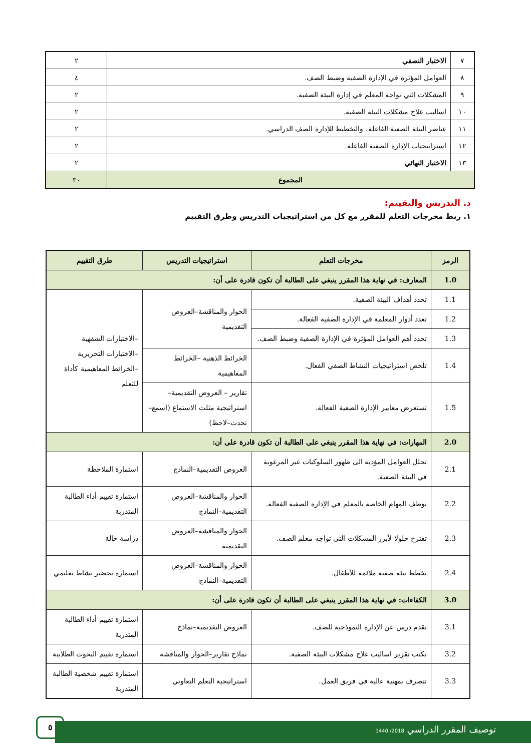| ٧ | الاختبار النصفي | ٢ |
| ٨ | العوامل المؤثرة في الإدارة الصفية وضبط الصف. | ٤ |
| ٩ | المشكلات التي تواجه المعلم في إدارة البيئة الصفية. | ٢ |
| ١٠ | اساليب علاج مشكلات البيئة الصفية. | ٢ |
| ١١ | عناصر البيئة الصفية الفاعلة، والتخطيط للإدارة الصف الدراسي. | ٢ |
| ١٢ | استراتيجيات الإدارة الصفية الفاعلة. | ٢ |
| ١٣ | الاختبار النهائي | ٢ |
| المجموع | | ٣٠ |
د. التدريس والتقييم:
١. ربط مخرجات التعلم للمقرر مع كل من استراتيجيات التدريس وطرق التقييم
| الرمز | مخرجات التعلم | استراتيجيات التدريس | طرق التقييم |
| --- | --- | --- | --- |
| 1.0 | المعارف: في نهاية هذا المقرر ينبغي على الطالبة أن تكون قادرة على أن: | | |
| 1.1 | تحدد أهداف البيئة الصفية. | الحوار والمناقشة–العروض التقديمية | –الاختبارات الشفهية –الاختبارات التحريرية –الخرائط المفاهيمية كأداة للتعلم |
| 1.2 | تعدد أدوار المعلمة في الإدارة الصفية الفعالة. | | |
| 1.3 | تحدد أهم العوامل المؤثرة في الإدارة الصفية وضبط الصف. | | |
| 1.4 | تلخص استراتيجيات النشاط الصفي الفعال. | الخرائط الذهنية –الخرائط المفاهيمية | |
| 1.5 | تستعرض معايير الإدارة الصفية الفعالة. | تقارير – العروض التقديمية– استراتيجية مثلث الاستماع (اسمع–تحدث–لاحظ) | |
| 2.0 | المهارات: في نهاية هذا المقرر ينبغي على الطالبة أن تكون قادرة على أن: | | |
| 2.1 | تحلل العوامل المؤدية الى ظهور السلوكيات غير المرغوبة في البيئة الصفية. | العروض التقديمية–النماذج | استمارة الملاحظة |
| 2.2 | توظف المهام الخاصة بالمعلم في الإدارة الصفية الفعالة. | الحوار والمناقشة–العروض التقديمية–النماذج | استمارة تقييم أداء الطالبة المتدربة |
| 2.3 | تقترح حلولا لأبرز المشكلات التي تواجه معلم الصف. | الحوار والمناقشة–العروض التقديمية | دراسة حالة |
| 2.4 | تخطط بيئة صفية ملائمة للأطفال. | الحوار والمناقشة–العروض التقديمية–النماذج | استمارة تحضير نشاط تعليمي |
| 3.0 | الكفاءات: في نهاية هذا المقرر ينبغي على الطالبة أن تكون قادرة على أن: | | |
| 3.1 | تقدم درس عن الإدارة النموذجية للصف. | العروض التقديمية–نماذج | استمارة تقييم أداء الطالبة المتدربة |
| 3.2 | تكتب تقرير اساليب علاج مشكلات البيئة الصفية. | نماذج تقارير–الحوار والمناقشة | استمارة تقييم البحوث الطلابية |
| 3.3 | تتصرف بمهنية عالية في فريق العمل. | استراتيجية التعلم التعاوني | استمارة تقييم شخصية الطالبة المتدربة |
٥
توصيف المقرر الدراسي 2018/ 1440